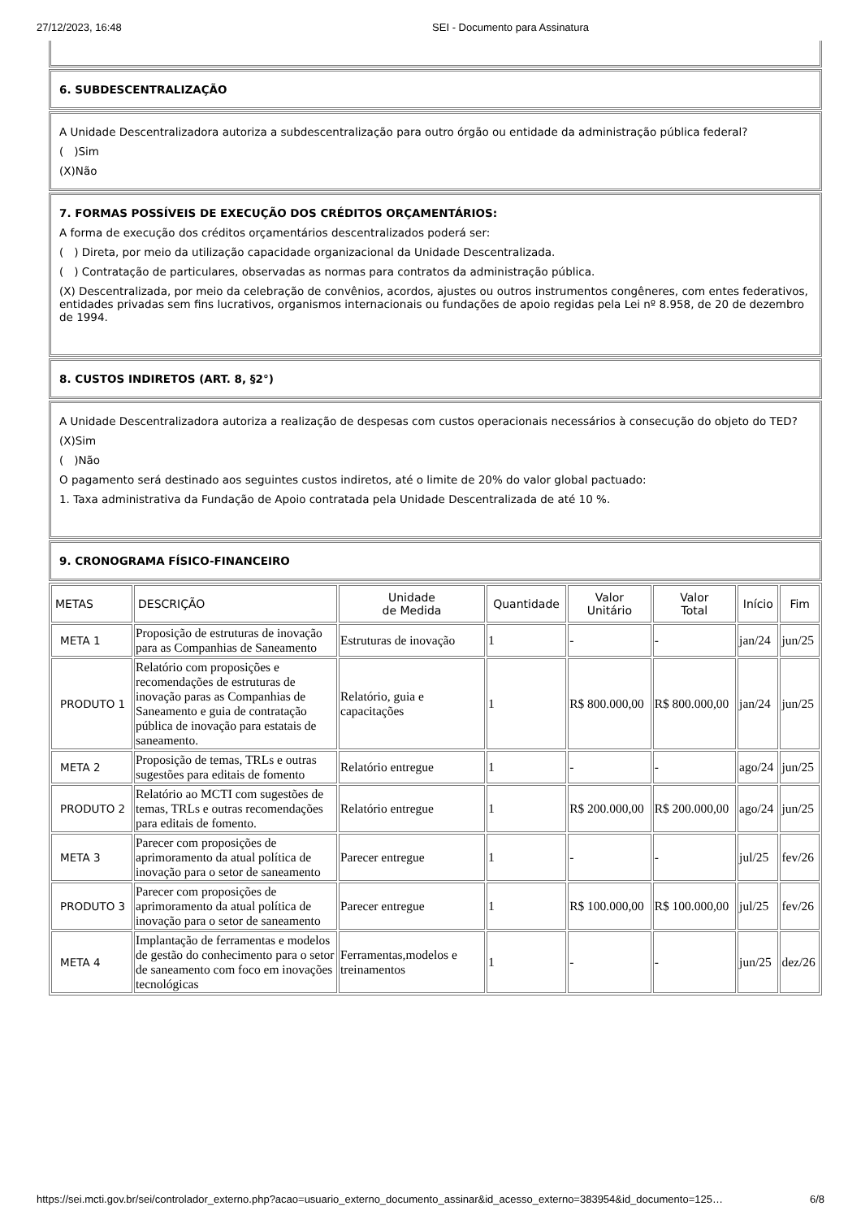27/12/2023, 16:48 SEI - Documento para Assinatura
6. SUBDESCENTRALIZAÇÃO
A Unidade Descentralizadora autoriza a subdescentralização para outro órgão ou entidade da administração pública federal?
( )Sim
(X)Não
7. FORMAS POSSÍVEIS DE EXECUÇÃO DOS CRÉDITOS ORÇAMENTÁRIOS:
A forma de execução dos créditos orçamentários descentralizados poderá ser:
( ) Direta, por meio da utilização capacidade organizacional da Unidade Descentralizada.
( ) Contratação de particulares, observadas as normas para contratos da administração pública.
(X) Descentralizada, por meio da celebração de convênios, acordos, ajustes ou outros instrumentos congêneres, com entes federativos, entidades privadas sem fins lucrativos, organismos internacionais ou fundações de apoio regidas pela Lei nº 8.958, de 20 de dezembro de 1994.
8. CUSTOS INDIRETOS (ART. 8, §2°)
A Unidade Descentralizadora autoriza a realização de despesas com custos operacionais necessários à consecução do objeto do TED?
(X)Sim
( )Não
O pagamento será destinado aos seguintes custos indiretos, até o limite de 20% do valor global pactuado:
1. Taxa administrativa da Fundação de Apoio contratada pela Unidade Descentralizada de até 10 %.
9. CRONOGRAMA FÍSICO-FINANCEIRO
| METAS | DESCRIÇÃO | Unidade de Medida | Quantidade | Valor Unitário | Valor Total | Início | Fim |
| --- | --- | --- | --- | --- | --- | --- | --- |
| META 1 | Proposição de estruturas de inovação para as Companhias de Saneamento | Estruturas de inovação | 1 | - | - | jan/24 | jun/25 |
| PRODUTO 1 | Relatório com proposições e recomendações de estruturas de inovação paras as Companhias de Saneamento e guia de contratação pública de inovação para estatais de saneamento. | Relatório, guia e capacitações | 1 | R$ 800.000,00 | R$ 800.000,00 | jan/24 | jun/25 |
| META 2 | Proposição de temas, TRLs e outras sugestões para editais de fomento | Relatório entregue | 1 | - | - | ago/24 | jun/25 |
| PRODUTO 2 | Relatório ao MCTI com sugestões de temas, TRLs e outras recomendações para editais de fomento. | Relatório entregue | 1 | R$ 200.000,00 | R$ 200.000,00 | ago/24 | jun/25 |
| META 3 | Parecer com proposições de aprimoramento da atual política de inovação para o setor de saneamento | Parecer entregue | 1 | - | - | jul/25 | fev/26 |
| PRODUTO 3 | Parecer com proposições de aprimoramento da atual política de inovação para o setor de saneamento | Parecer entregue | 1 | R$ 100.000,00 | R$ 100.000,00 | jul/25 | fev/26 |
| META 4 | Implantação de ferramentas e modelos de gestão do conhecimento para o setor de saneamento com foco em inovações tecnológicas | Ferramentas,modelos e treinamentos | 1 | - | - | jun/25 | dez/26 |
https://sei.mcti.gov.br/sei/controlador_externo.php?acao=usuario_externo_documento_assinar&id_acesso_externo=383954&id_documento=125… 6/8